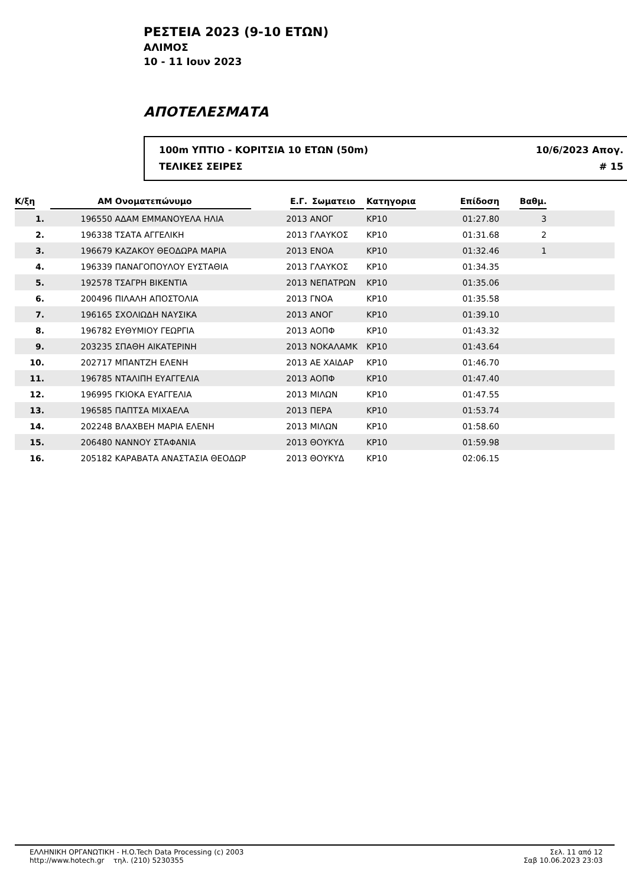ΡΕΣΤΕΙΑ 2023 (9-10 ΕΤΩΝ)
ΑΛΙΜΟΣ
10 - 11 Ιουν 2023
ΑΠΟΤΕΛΕΣΜΑΤΑ
100m ΥΠΤΙΟ - ΚΟΡΙΤΣΙΑ 10 ΕΤΩΝ (50m) 10/6/2023 Απογ.
ΤΕΛΙΚΕΣ ΣΕΙΡΕΣ # 15
| Κ/ξη | ΑΜ | Ονοματεπώνυμο | Ε.Γ. | Σωματειο | Κατηγορια | Επίδοση | Βαθμ. | |
| --- | --- | --- | --- | --- | --- | --- | --- | --- |
| 1. | 196550 | ΑΔΑΜ ΕΜΜΑΝΟΥΕΛΑ ΗΛΙΑ | 2013 | ΑΝΟΓ | ΚΡ10 | 01:27.80 | 3 | |
| 2. | 196338 | ΤΣΑΤΑ ΑΓΓΕΛΙΚΗ | 2013 | ΓΛΑΥΚΟΣ | ΚΡ10 | 01:31.68 | 2 | |
| 3. | 196679 | ΚΑΖΑΚΟΥ ΘΕΟΔΩΡΑ ΜΑΡΙΑ | 2013 | ΕΝΟΑ | ΚΡ10 | 01:32.46 | 1 | |
| 4. | 196339 | ΠΑΝΑΓΟΠΟΥΛΟΥ ΕΥΣΤΑΘΙΑ | 2013 | ΓΛΑΥΚΟΣ | ΚΡ10 | 01:34.35 | | |
| 5. | 192578 | ΤΣΑΓΡΗ ΒΙΚΕΝΤΙΑ | 2013 | ΝΕΠΑΤΡΩΝ | ΚΡ10 | 01:35.06 | | |
| 6. | 200496 | ΠΙΛΑΛΗ ΑΠΟΣΤΟΛΙΑ | 2013 | ΓΝΟΑ | ΚΡ10 | 01:35.58 | | |
| 7. | 196165 | ΣΧΟΛΙΩΔΗ ΝΑΥΣΙΚΑ | 2013 | ΑΝΟΓ | ΚΡ10 | 01:39.10 | | |
| 8. | 196782 | ΕΥΘΥΜΙΟΥ ΓΕΩΡΓΙΑ | 2013 | ΑΟΠΦ | ΚΡ10 | 01:43.32 | | |
| 9. | 203235 | ΣΠΑΘΗ ΑΙΚΑΤΕΡΙΝΗ | 2013 | ΝΟΚΑΛΑΜΚ | ΚΡ10 | 01:43.64 | | |
| 10. | 202717 | ΜΠΑΝΤΖΗ ΕΛΕΝΗ | 2013 | ΑΕ ΧΑΙΔΑΡ | ΚΡ10 | 01:46.70 | | |
| 11. | 196785 | ΝΤΑΛΙΠΗ ΕΥΑΓΓΕΛΙΑ | 2013 | ΑΟΠΦ | ΚΡ10 | 01:47.40 | | |
| 12. | 196995 | ΓΚΙΟΚΑ ΕΥΑΓΓΕΛΙΑ | 2013 | ΜΙΛΩΝ | ΚΡ10 | 01:47.55 | | |
| 13. | 196585 | ΠΑΠΤΣΑ ΜΙΧΑΕΛΑ | 2013 | ΠΕΡΑ | ΚΡ10 | 01:53.74 | | |
| 14. | 202248 | ΒΛΑΧΒΕΗ ΜΑΡΙΑ ΕΛΕΝΗ | 2013 | ΜΙΛΩΝ | ΚΡ10 | 01:58.60 | | |
| 15. | 206480 | ΝΑΝΝΟΥ ΣΤΑΦΑΝΙΑ | 2013 | ΘΟΥΚΥΔ | ΚΡ10 | 01:59.98 | | |
| 16. | 205182 | ΚΑΡΑΒΑΤΑ ΑΝΑΣΤΑΣΙΑ ΘΕΟΔΩΡ | 2013 | ΘΟΥΚΥΔ | ΚΡ10 | 02:06.15 | | |
ΕΛΛΗΝΙΚΗ ΟΡΓΑΝΩΤΙΚΗ - H.O.Tech Data Processing (c) 2003
http://www.hotech.gr τηλ. (210) 5230355
Σελ. 11 από 12
Σαβ 10.06.2023 23:03